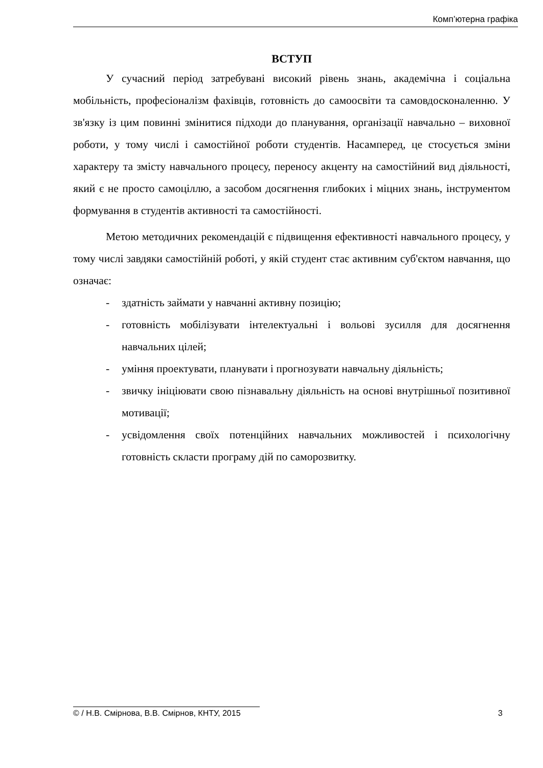Комп’ютерна графіка
ВСТУП
У сучасний період затребувані високий рівень знань, академічна і соціальна мобільність, професіоналізм фахівців, готовність до самоосвіти та самовдосконаленню. У зв'язку із цим повинні змінитися підходи до планування, організації навчально – виховної роботи, у тому числі і самостійної роботи студентів. Насамперед, це стосується зміни характеру та змісту навчального процесу, переносу акценту на самостійний вид діяльності, який є не просто самоціллю, а засобом досягнення глибоких і міцних знань, інструментом формування в студентів активності та самостійності.
Метою методичних рекомендацій є підвищення ефективності навчального процесу, у тому числі завдяки самостійній роботі, у якій студент стає активним суб'єктом навчання, що означає:
- здатність займати у навчанні активну позицію;
- готовність мобілізувати інтелектуальні і вольові зусилля для досягнення навчальних цілей;
- уміння проектувати, планувати і прогнозувати навчальну діяльність;
- звичку ініціювати свою пізнавальну діяльність на основі внутрішньої позитивної мотивації;
- усвідомлення своїх потенційних навчальних можливостей і психологічну готовність скласти програму дій по саморозвитку.
© / Н.В. Смірнова, В.В. Смірнов, КНТУ, 2015 3